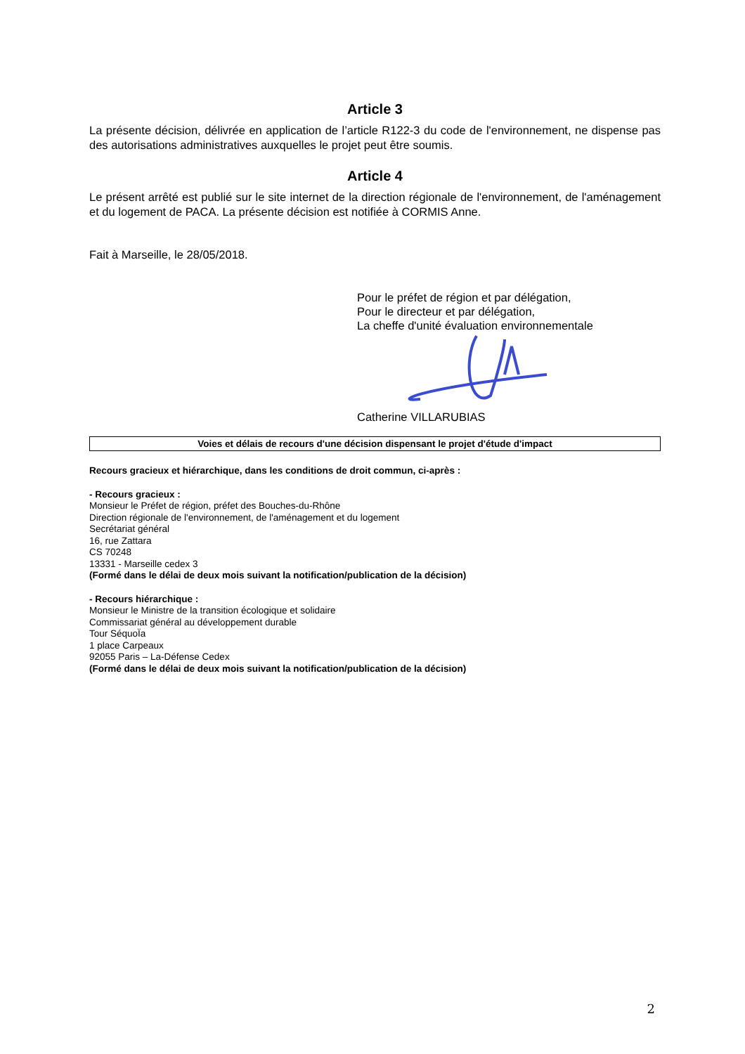Article 3
La présente décision, délivrée en application de l’article R122-3 du code de l'environnement, ne dispense pas des autorisations administratives auxquelles le projet peut être soumis.
Article 4
Le présent arrêté est publié sur le site internet de la direction régionale de l'environnement, de l'aménagement et du logement de PACA. La présente décision est notifiée à CORMIS Anne.
Fait à Marseille, le 28/05/2018.
Pour le préfet de région et par délégation,
Pour le directeur et par délégation,
La cheffe d'unité évaluation environnementale Catherine VILLARUBIAS
Voies et délais de recours d'une décision dispensant le projet d'étude d'impact
Recours gracieux et hiérarchique, dans les conditions de droit commun, ci-après :
- Recours gracieux :
Monsieur le Préfet de région, préfet des Bouches-du-Rhône
Direction régionale de l'environnement, de l'aménagement et du logement
Secrétariat général
16, rue Zattara
CS 70248
13331 - Marseille cedex 3
(Formé dans le délai de deux mois suivant la notification/publication de la décision)
- Recours hiérarchique :
Monsieur le Ministre de la transition écologique et solidaire
Commissariat général au développement durable
Tour SéquoÏa
1 place Carpeaux
92055 Paris – La-Défense Cedex
(Formé dans le délai de deux mois suivant la notification/publication de la décision)
2